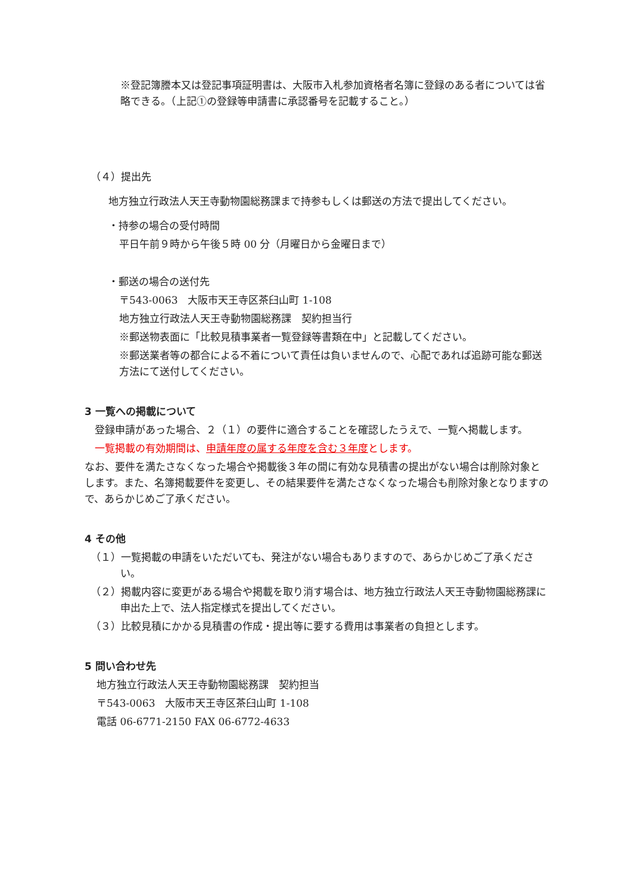※登記簿謄本又は登記事項証明書は、大阪市入札参加資格者名簿に登録のある者については省略できる。（上記①の登録等申請書に承認番号を記載すること。）
（４）提出先
地方独立行政法人天王寺動物園総務課まで持参もしくは郵送の方法で提出してください。
・持参の場合の受付時間
平日午前９時から午後５時 00 分（月曜日から金曜日まで）
・郵送の場合の送付先
〒543-0063　大阪市天王寺区茶臼山町 1-108
地方独立行政法人天王寺動物園総務課　契約担当行
※郵送物表面に「比較見積事業者一覧登録等書類在中」と記載してください。
※郵送業者等の都合による不着について責任は負いませんので、心配であれば追跡可能な郵送方法にて送付してください。
3 一覧への掲載について
　登録申請があった場合、２（１）の要件に適合することを確認したうえで、一覧へ掲載します。
　一覧掲載の有効期間は、申請年度の属する年度を含む３年度とします。
なお、要件を満たさなくなった場合や掲載後３年の間に有効な見積書の提出がない場合は削除対象とします。また、名簿掲載要件を変更し、その結果要件を満たさなくなった場合も削除対象となりますので、あらかじめご了承ください。
4 その他
（１）一覧掲載の申請をいただいても、発注がない場合もありますので、あらかじめご了承ください。
（２）掲載内容に変更がある場合や掲載を取り消す場合は、地方独立行政法人天王寺動物園総務課に申出た上で、法人指定様式を提出してください。
（３）比較見積にかかる見積書の作成・提出等に要する費用は事業者の負担とします。
5 問い合わせ先
地方独立行政法人天王寺動物園総務課　契約担当
〒543-0063　大阪市天王寺区茶臼山町 1-108
電話 06-6771-2150 FAX 06-6772-4633